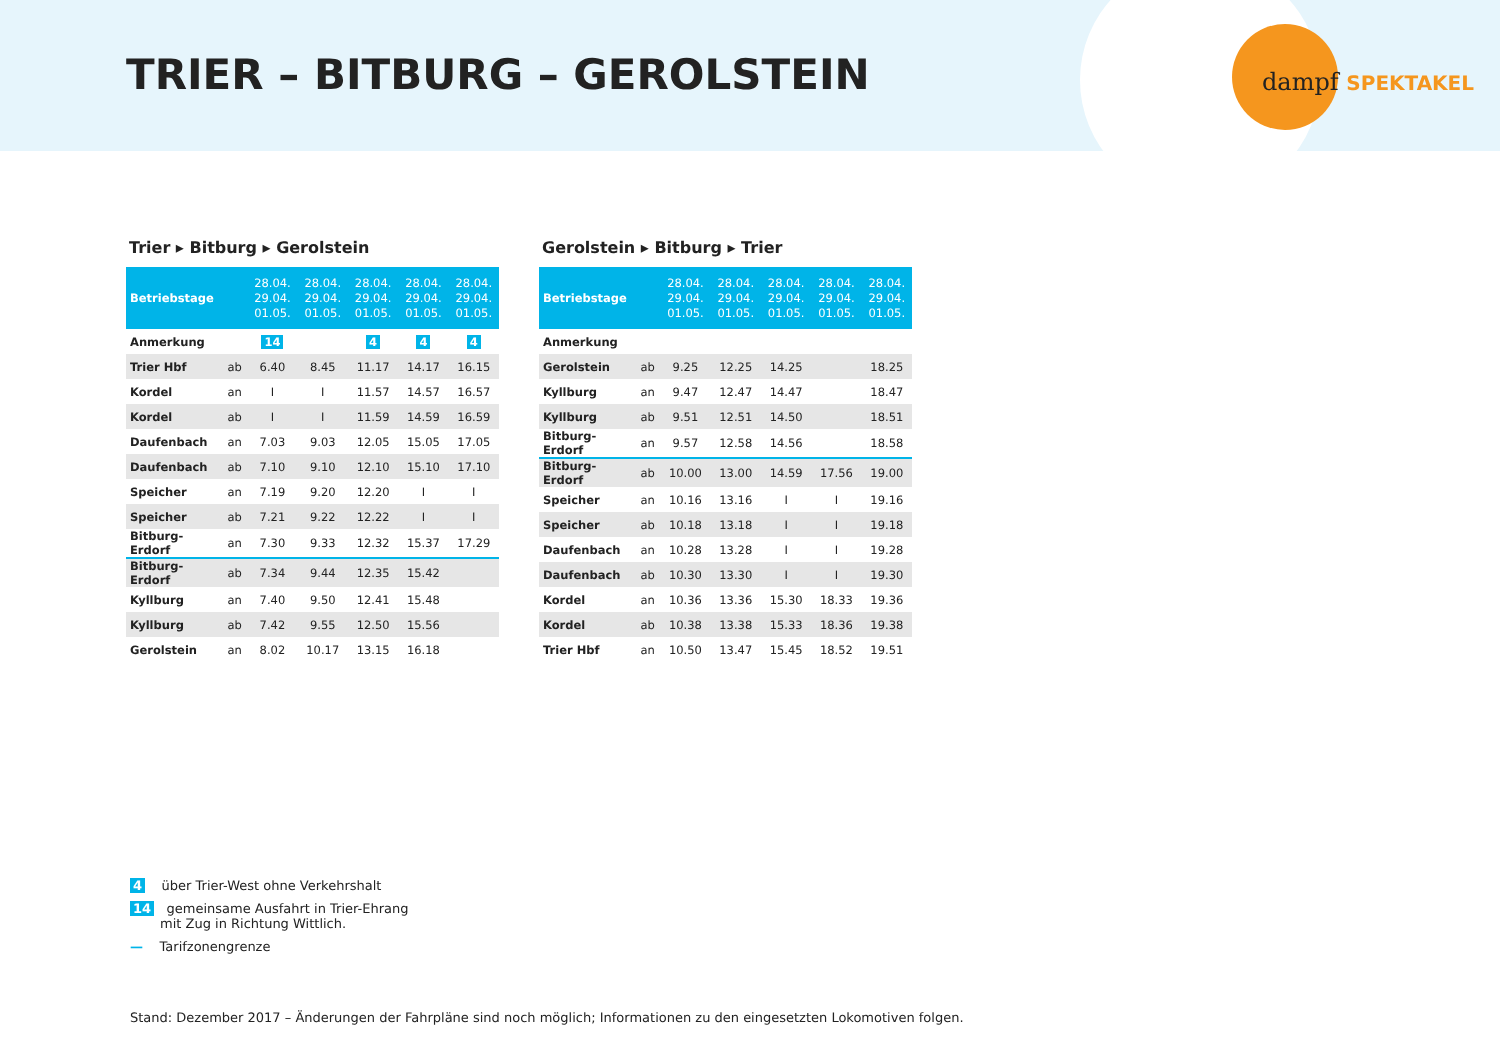TRIER – BITBURG – GEROLSTEIN dampf SPEKTAKEL
Trier ▸ Bitburg ▸ Gerolstein
| Betriebstage | | 28.04. 29.04. 01.05. | 28.04. 29.04. 01.05. | 28.04. 29.04. 01.05. | 28.04. 29.04. 01.05. | 28.04. 29.04. 01.05. |
| --- | --- | --- | --- | --- | --- | --- |
| Anmerkung | | 14 | | 4 | 4 | 4 |
| Trier Hbf | ab | 6.40 | 8.45 | 11.17 | 14.17 | 16.15 |
| Kordel | an | I | I | 11.57 | 14.57 | 16.57 |
| Kordel | ab | I | I | 11.59 | 14.59 | 16.59 |
| Daufenbach | an | 7.03 | 9.03 | 12.05 | 15.05 | 17.05 |
| Daufenbach | ab | 7.10 | 9.10 | 12.10 | 15.10 | 17.10 |
| Speicher | an | 7.19 | 9.20 | 12.20 | I | I |
| Speicher | ab | 7.21 | 9.22 | 12.22 | I | I |
| Bitburg-Erdorf | an | 7.30 | 9.33 | 12.32 | 15.37 | 17.29 |
| Bitburg-Erdorf | ab | 7.34 | 9.44 | 12.35 | 15.42 | |
| Kyllburg | an | 7.40 | 9.50 | 12.41 | 15.48 | |
| Kyllburg | ab | 7.42 | 9.55 | 12.50 | 15.56 | |
| Gerolstein | an | 8.02 | 10.17 | 13.15 | 16.18 | |
Gerolstein ▸ Bitburg ▸ Trier
| Betriebstage | | 28.04. 29.04. 01.05. | 28.04. 29.04. 01.05. | 28.04. 29.04. 01.05. | 28.04. 29.04. 01.05. | 28.04. 29.04. 01.05. |
| --- | --- | --- | --- | --- | --- | --- |
| Anmerkung | | | | | | |
| Gerolstein | ab | 9.25 | 12.25 | 14.25 | | 18.25 |
| Kyllburg | an | 9.47 | 12.47 | 14.47 | | 18.47 |
| Kyllburg | ab | 9.51 | 12.51 | 14.50 | | 18.51 |
| Bitburg-Erdorf | an | 9.57 | 12.58 | 14.56 | | 18.58 |
| Bitburg-Erdorf | ab | 10.00 | 13.00 | 14.59 | 17.56 | 19.00 |
| Speicher | an | 10.16 | 13.16 | I | I | 19.16 |
| Speicher | ab | 10.18 | 13.18 | I | I | 19.18 |
| Daufenbach | an | 10.28 | 13.28 | I | I | 19.28 |
| Daufenbach | ab | 10.30 | 13.30 | I | I | 19.30 |
| Kordel | an | 10.36 | 13.36 | 15.30 | 18.33 | 19.36 |
| Kordel | ab | 10.38 | 13.38 | 15.33 | 18.36 | 19.38 |
| Trier Hbf | an | 10.50 | 13.47 | 15.45 | 18.52 | 19.51 |
4 über Trier-West ohne Verkehrshalt
14 gemeinsame Ausfahrt in Trier-Ehrang
mit Zug in Richtung Wittlich.
— Tarifzonengrenze
Stand: Dezember 2017 – Änderungen der Fahrpläne sind noch möglich; Informationen zu den eingesetzten Lokomotiven folgen.